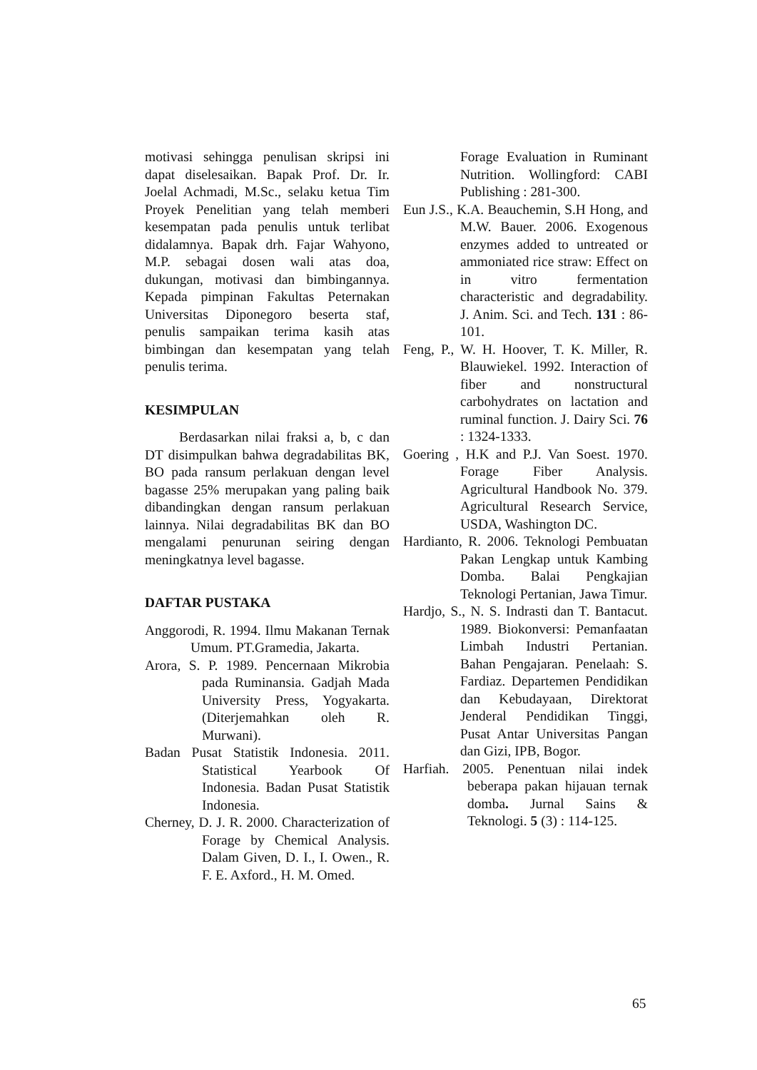motivasi sehingga penulisan skripsi ini dapat diselesaikan. Bapak Prof. Dr. Ir. Joelal Achmadi, M.Sc., selaku ketua Tim Proyek Penelitian yang telah memberi kesempatan pada penulis untuk terlibat didalamnya. Bapak drh. Fajar Wahyono, M.P. sebagai dosen wali atas doa, dukungan, motivasi dan bimbingannya. Kepada pimpinan Fakultas Peternakan Universitas Diponegoro beserta staf, penulis sampaikan terima kasih atas bimbingan dan kesempatan yang telah penulis terima.
KESIMPULAN
Berdasarkan nilai fraksi a, b, c dan DT disimpulkan bahwa degradabilitas BK, BO pada ransum perlakuan dengan level bagasse 25% merupakan yang paling baik dibandingkan dengan ransum perlakuan lainnya. Nilai degradabilitas BK dan BO mengalami penurunan seiring dengan meningkatnya level bagasse.
DAFTAR PUSTAKA
Anggorodi, R. 1994. Ilmu Makanan Ternak Umum. PT.Gramedia, Jakarta.
Arora, S. P. 1989. Pencernaan Mikrobia pada Ruminansia. Gadjah Mada University Press, Yogyakarta. (Diterjemahkan oleh R. Murwani).
Badan Pusat Statistik Indonesia. 2011. Statistical Yearbook Of Indonesia. Badan Pusat Statistik Indonesia.
Cherney, D. J. R. 2000. Characterization of Forage by Chemical Analysis. Dalam Given, D. I., I. Owen., R. F. E. Axford., H. M. Omed.
Forage Evaluation in Ruminant Nutrition. Wollingford: CABI Publishing : 281-300.
Eun J.S., K.A. Beauchemin, S.H Hong, and M.W. Bauer. 2006. Exogenous enzymes added to untreated or ammoniated rice straw: Effect on in vitro fermentation characteristic and degradability. J. Anim. Sci. and Tech. 131 : 86-101.
Feng, P., W. H. Hoover, T. K. Miller, R. Blauwiekel. 1992. Interaction of fiber and nonstructural carbohydrates on lactation and ruminal function. J. Dairy Sci. 76 : 1324-1333.
Goering , H.K and P.J. Van Soest. 1970. Forage Fiber Analysis. Agricultural Handbook No. 379. Agricultural Research Service, USDA, Washington DC.
Hardianto, R. 2006. Teknologi Pembuatan Pakan Lengkap untuk Kambing Domba. Balai Pengkajian Teknologi Pertanian, Jawa Timur.
Hardjo, S., N. S. Indrasti dan T. Bantacut. 1989. Biokonversi: Pemanfaatan Limbah Industri Pertanian. Bahan Pengajaran. Penelaah: S. Fardiaz. Departemen Pendidikan dan Kebudayaan, Direktorat Jenderal Pendidikan Tinggi, Pusat Antar Universitas Pangan dan Gizi, IPB, Bogor.
Harfiah. 2005. Penentuan nilai indek beberapa pakan hijauan ternak domba. Jurnal Sains & Teknologi. 5 (3) : 114-125.
65